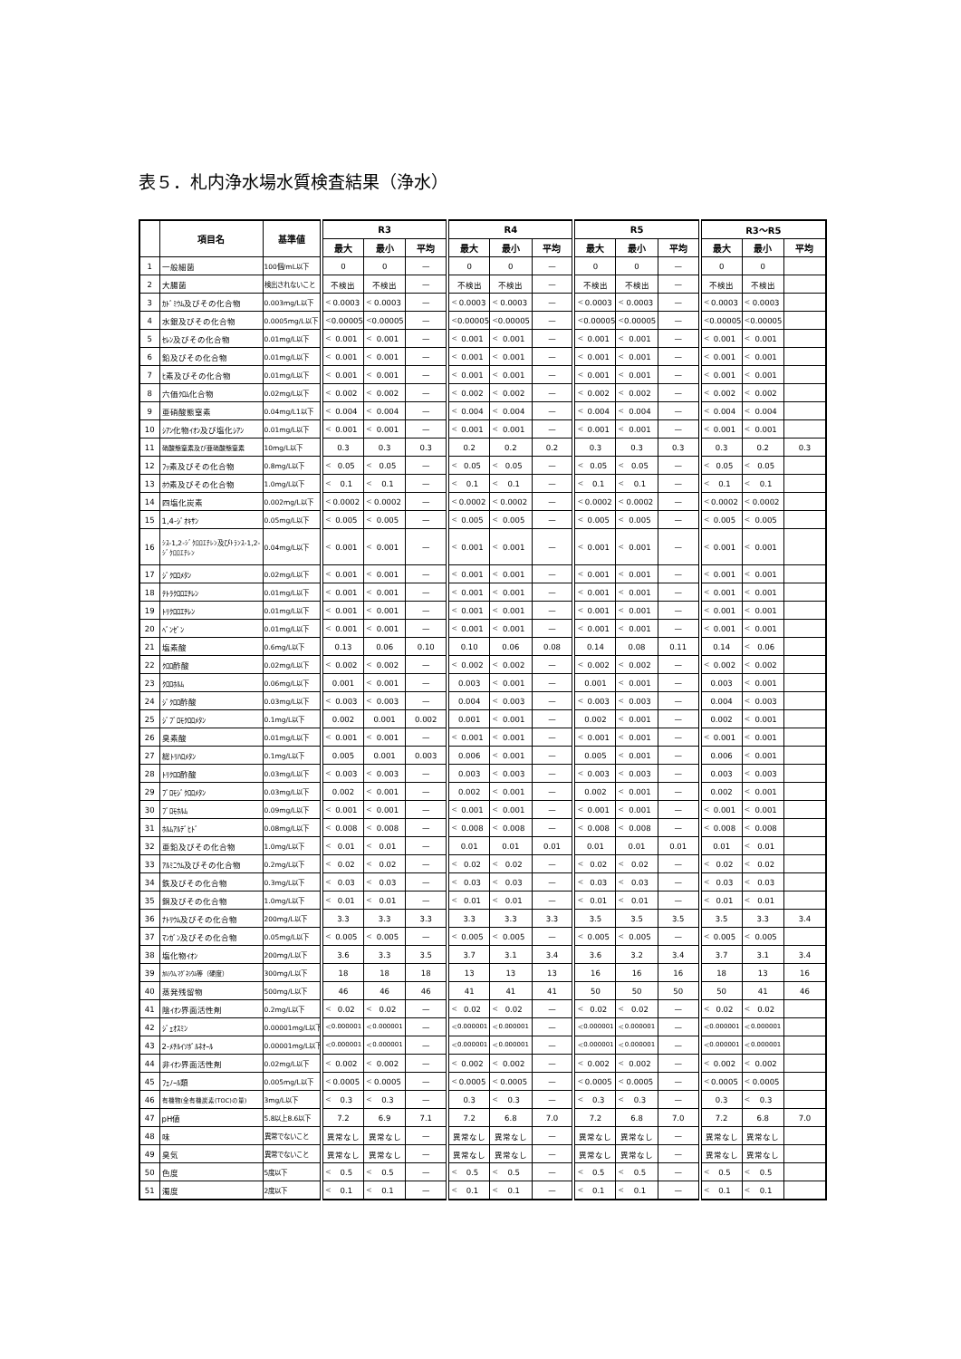表５．札内浄水場水質検査結果（浄水）
| | 項目名 | 基準値 | R3 | | | R4 | | | R5 | | | R3～R5 | | |
| --- | --- | --- | --- | --- | --- | --- | --- | --- | --- | --- | --- | --- | --- | --- |
| | | | 最大 | 最小 | 平均 | 最大 | 最小 | 平均 | 最大 | 最小 | 平均 | 最大 | 最小 | 平均 |
| 1 | 一般細菌 | 100個/mL以下 | 0 | 0 | — | 0 | 0 | — | 0 | 0 | — | 0 | 0 | |
| 2 | 大腸菌 | 検出されないこと | 不検出 | 不検出 | — | 不検出 | 不検出 | — | 不検出 | 不検出 | — | 不検出 | 不検出 | |
| 3 | ｶﾄﾞﾐｳﾑ及びその化合物 | 0.003mg/L以下 | < 0.0003 | < 0.0003 | — | < 0.0003 | < 0.0003 | — | < 0.0003 | < 0.0003 | — | < 0.0003 | < 0.0003 | |
| 4 | 水銀及びその化合物 | 0.0005mg/L以下 | < 0.00005 | < 0.00005 | — | < 0.00005 | < 0.00005 | — | < 0.00005 | < 0.00005 | — | < 0.00005 | < 0.00005 | |
| 5 | ｾﾚﾝ及びその化合物 | 0.01mg/L以下 | < 0.001 | < 0.001 | — | < 0.001 | < 0.001 | — | < 0.001 | < 0.001 | — | < 0.001 | < 0.001 | |
| 6 | 鉛及びその化合物 | 0.01mg/L以下 | < 0.001 | < 0.001 | — | < 0.001 | < 0.001 | — | < 0.001 | < 0.001 | — | < 0.001 | < 0.001 | |
| 7 | ﾋ素及びその化合物 | 0.01mg/L以下 | < 0.001 | < 0.001 | — | < 0.001 | < 0.001 | — | < 0.001 | < 0.001 | — | < 0.001 | < 0.001 | |
| 8 | 六価ｸﾛﾑ化合物 | 0.02mg/L以下 | < 0.002 | < 0.002 | — | < 0.002 | < 0.002 | — | < 0.002 | < 0.002 | — | < 0.002 | < 0.002 | |
| 9 | 亜硝酸態窒素 | 0.04mg/L1以下 | < 0.004 | < 0.004 | — | < 0.004 | < 0.004 | — | < 0.004 | < 0.004 | — | < 0.004 | < 0.004 | |
| 10 | ｼｱﾝ化物ｲｵﾝ及び塩化ｼｱﾝ | 0.01mg/L以下 | < 0.001 | < 0.001 | — | < 0.001 | < 0.001 | — | < 0.001 | < 0.001 | — | < 0.001 | < 0.001 | |
| 11 | 硝酸態窒素及び亜硝酸態窒素 | 10mg/L以下 | 0.3 | 0.3 | 0.3 | 0.2 | 0.2 | 0.2 | 0.3 | 0.3 | 0.3 | 0.3 | 0.2 | 0.3 |
| 12 | ﾌｯ素及びその化合物 | 0.8mg/L以下 | < 0.05 | < 0.05 | — | < 0.05 | < 0.05 | — | < 0.05 | < 0.05 | — | < 0.05 | < 0.05 | |
| 13 | ﾎｳ素及びその化合物 | 1.0mg/L以下 | < 0.1 | < 0.1 | — | < 0.1 | < 0.1 | — | < 0.1 | < 0.1 | — | < 0.1 | < 0.1 | |
| 14 | 四塩化炭素 | 0.002mg/L以下 | < 0.0002 | < 0.0002 | — | < 0.0002 | < 0.0002 | — | < 0.0002 | < 0.0002 | — | < 0.0002 | < 0.0002 | |
| 15 | 1,4-ｼﾞｵｷｻﾝ | 0.05mg/L以下 | < 0.005 | < 0.005 | — | < 0.005 | < 0.005 | — | < 0.005 | < 0.005 | — | < 0.005 | < 0.005 | |
| 16 | ｼｽ-1,2-ｼﾞｸﾛﾛｴﾁﾚﾝ及びﾄﾗﾝｽ-1,2-ｼﾞｸﾛﾛｴﾁﾚﾝ | 0.04mg/L以下 | < 0.001 | < 0.001 | — | < 0.001 | < 0.001 | — | < 0.001 | < 0.001 | — | < 0.001 | < 0.001 | |
| 17 | ｼﾞｸﾛﾛﾒﾀﾝ | 0.02mg/L以下 | < 0.001 | < 0.001 | — | < 0.001 | < 0.001 | — | < 0.001 | < 0.001 | — | < 0.001 | < 0.001 | |
| 18 | ﾃﾄﾗｸﾛﾛｴﾁﾚﾝ | 0.01mg/L以下 | < 0.001 | < 0.001 | — | < 0.001 | < 0.001 | — | < 0.001 | < 0.001 | — | < 0.001 | < 0.001 | |
| 19 | ﾄﾘｸﾛﾛｴﾁﾚﾝ | 0.01mg/L以下 | < 0.001 | < 0.001 | — | < 0.001 | < 0.001 | — | < 0.001 | < 0.001 | — | < 0.001 | < 0.001 | |
| 20 | ﾍﾞﾝｾﾞﾝ | 0.01mg/L以下 | < 0.001 | < 0.001 | — | < 0.001 | < 0.001 | — | < 0.001 | < 0.001 | — | < 0.001 | < 0.001 | |
| 21 | 塩素酸 | 0.6mg/L以下 | 0.13 | 0.06 | 0.10 | 0.10 | 0.06 | 0.08 | 0.14 | 0.08 | 0.11 | 0.14 | < 0.06 | |
| 22 | ｸﾛﾛ酢酸 | 0.02mg/L以下 | < 0.002 | < 0.002 | — | < 0.002 | < 0.002 | — | < 0.002 | < 0.002 | — | < 0.002 | < 0.002 | |
| 23 | ｸﾛﾛﾎﾙﾑ | 0.06mg/L以下 | 0.001 | < 0.001 | — | 0.003 | < 0.001 | — | 0.001 | < 0.001 | — | 0.003 | < 0.001 | |
| 24 | ｼﾞｸﾛﾛ酢酸 | 0.03mg/L以下 | < 0.003 | < 0.003 | — | 0.004 | < 0.003 | — | < 0.003 | < 0.003 | — | 0.004 | < 0.003 | |
| 25 | ｼﾞﾌﾞﾛﾓｸﾛﾛﾒﾀﾝ | 0.1mg/L以下 | 0.002 | 0.001 | 0.002 | 0.001 | < 0.001 | — | 0.002 | < 0.001 | — | 0.002 | < 0.001 | |
| 26 | 臭素酸 | 0.01mg/L以下 | < 0.001 | < 0.001 | — | < 0.001 | < 0.001 | — | < 0.001 | < 0.001 | — | < 0.001 | < 0.001 | |
| 27 | 総ﾄﾘﾊﾛﾒﾀﾝ | 0.1mg/L以下 | 0.005 | 0.001 | 0.003 | 0.006 | < 0.001 | — | 0.005 | < 0.001 | — | 0.006 | < 0.001 | |
| 28 | ﾄﾘｸﾛﾛ酢酸 | 0.03mg/L以下 | < 0.003 | < 0.003 | — | 0.003 | < 0.003 | — | < 0.003 | < 0.003 | — | 0.003 | < 0.003 | |
| 29 | ﾌﾞﾛﾓｼﾞｸﾛﾛﾒﾀﾝ | 0.03mg/L以下 | 0.002 | < 0.001 | — | 0.002 | < 0.001 | — | 0.002 | < 0.001 | — | 0.002 | < 0.001 | |
| 30 | ﾌﾞﾛﾓﾎﾙﾑ | 0.09mg/L以下 | < 0.001 | < 0.001 | — | < 0.001 | < 0.001 | — | < 0.001 | < 0.001 | — | < 0.001 | < 0.001 | |
| 31 | ﾎﾙﾑｱﾙﾃﾞﾋﾄﾞ | 0.08mg/L以下 | < 0.008 | < 0.008 | — | < 0.008 | < 0.008 | — | < 0.008 | < 0.008 | — | < 0.008 | < 0.008 | |
| 32 | 亜鉛及びその化合物 | 1.0mg/L以下 | < 0.01 | < 0.01 | — | 0.01 | 0.01 | 0.01 | 0.01 | 0.01 | 0.01 | 0.01 | < 0.01 | |
| 33 | ｱﾙﾐﾆｳﾑ及びその化合物 | 0.2mg/L以下 | < 0.02 | < 0.02 | — | < 0.02 | < 0.02 | — | < 0.02 | < 0.02 | — | < 0.02 | < 0.02 | |
| 34 | 鉄及びその化合物 | 0.3mg/L以下 | < 0.03 | < 0.03 | — | < 0.03 | < 0.03 | — | < 0.03 | < 0.03 | — | < 0.03 | < 0.03 | |
| 35 | 銅及びその化合物 | 1.0mg/L以下 | < 0.01 | < 0.01 | — | < 0.01 | < 0.01 | — | < 0.01 | < 0.01 | — | < 0.01 | < 0.01 | |
| 36 | ﾅﾄﾘｳﾑ及びその化合物 | 200mg/L以下 | 3.3 | 3.3 | 3.3 | 3.3 | 3.3 | 3.3 | 3.5 | 3.5 | 3.5 | 3.5 | 3.3 | 3.4 |
| 37 | ﾏﾝｶﾞﾝ及びその化合物 | 0.05mg/L以下 | < 0.005 | < 0.005 | — | < 0.005 | < 0.005 | — | < 0.005 | < 0.005 | — | < 0.005 | < 0.005 | |
| 38 | 塩化物ｲｵﾝ | 200mg/L以下 | 3.6 | 3.3 | 3.5 | 3.7 | 3.1 | 3.4 | 3.6 | 3.2 | 3.4 | 3.7 | 3.1 | 3.4 |
| 39 | ｶﾙｼｳﾑ,ﾏｸﾞﾈｼｳﾑ等（硬度） | 300mg/L以下 | 18 | 18 | 18 | 13 | 13 | 13 | 16 | 16 | 16 | 18 | 13 | 16 |
| 40 | 蒸発残留物 | 500mg/L以下 | 46 | 46 | 46 | 41 | 41 | 41 | 50 | 50 | 50 | 50 | 41 | 46 |
| 41 | 陰ｲｵﾝ界面活性剤 | 0.2mg/L以下 | < 0.02 | < 0.02 | — | < 0.02 | < 0.02 | — | < 0.02 | < 0.02 | — | < 0.02 | < 0.02 | |
| 42 | ｼﾞｪｵｽﾐﾝ | 0.00001mg/L以下 | < 0.000001 | < 0.000001 | — | < 0.000001 | < 0.000001 | — | < 0.000001 | < 0.000001 | — | < 0.000001 | < 0.000001 | |
| 43 | 2-ﾒﾁﾙｲｿﾎﾞﾙﾈｵｰﾙ | 0.00001mg/L以下 | < 0.000001 | < 0.000001 | — | < 0.000001 | < 0.000001 | — | < 0.000001 | < 0.000001 | — | < 0.000001 | < 0.000001 | |
| 44 | 非ｲｵﾝ界面活性剤 | 0.02mg/L以下 | < 0.002 | < 0.002 | — | < 0.002 | < 0.002 | — | < 0.002 | < 0.002 | — | < 0.002 | < 0.002 | |
| 45 | ﾌｪﾉｰﾙ類 | 0.005mg/L以下 | < 0.0005 | < 0.0005 | — | < 0.0005 | < 0.0005 | — | < 0.0005 | < 0.0005 | — | < 0.0005 | < 0.0005 | |
| 46 | 有機物(全有機炭素(TOC)の量) | 3mg/L以下 | < 0.3 | < 0.3 | — | 0.3 | < 0.3 | — | < 0.3 | < 0.3 | — | 0.3 | < 0.3 | |
| 47 | pH値 | 5.8以上8.6以下 | 7.2 | 6.9 | 7.1 | 7.2 | 6.8 | 7.0 | 7.2 | 6.8 | 7.0 | 7.2 | 6.8 | 7.0 |
| 48 | 味 | 異常でないこと | 異常なし | 異常なし | — | 異常なし | 異常なし | — | 異常なし | 異常なし | — | 異常なし | 異常なし | |
| 49 | 臭気 | 異常でないこと | 異常なし | 異常なし | — | 異常なし | 異常なし | — | 異常なし | 異常なし | — | 異常なし | 異常なし | |
| 50 | 色度 | 5度以下 | < 0.5 | < 0.5 | — | < 0.5 | < 0.5 | — | < 0.5 | < 0.5 | — | < 0.5 | < 0.5 | |
| 51 | 濁度 | 2度以下 | < 0.1 | < 0.1 | — | < 0.1 | < 0.1 | — | < 0.1 | < 0.1 | — | < 0.1 | < 0.1 | |